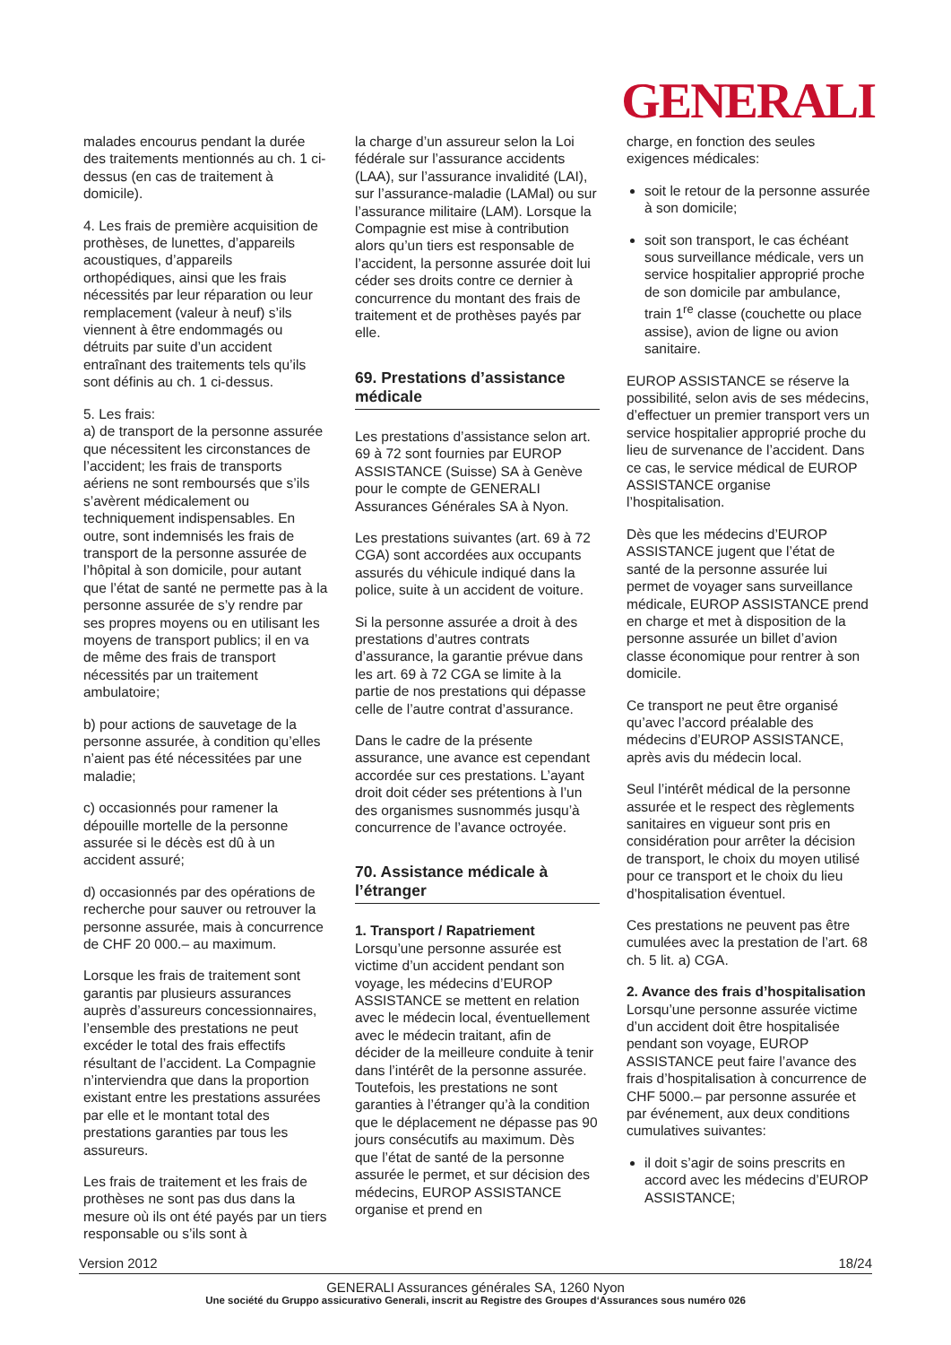GENERALI
malades encourus pendant la durée des traitements mentionnés au ch. 1 ci-dessus (en cas de traitement à domicile).
4. Les frais de première acquisition de prothèses, de lunettes, d’appareils acoustiques, d’appareils orthopédiques, ainsi que les frais nécessités par leur réparation ou leur remplacement (valeur à neuf) s’ils viennent à être endommagés ou détruits par suite d’un accident entraînant des traitements tels qu’ils sont définis au ch. 1 ci-dessus.
5. Les frais:
a) de transport de la personne assurée que nécessitent les circonstances de l’accident; les frais de transports aériens ne sont remboursés que s’ils s’avèrent médicalement ou techniquement indispensables. En outre, sont indemnisés les frais de transport de la personne assurée de l’hôpital à son domicile, pour autant que l’état de santé ne permette pas à la personne assurée de s’y rendre par ses propres moyens ou en utilisant les moyens de transport publics; il en va de même des frais de transport nécessités par un traitement ambulatoire;
b) pour actions de sauvetage de la personne assurée, à condition qu’elles n’aient pas été nécessitées par une maladie;
c) occasionnés pour ramener la dépouille mortelle de la personne assurée si le décès est dû à un accident assuré;
d) occasionnés par des opérations de recherche pour sauver ou retrouver la personne assurée, mais à concurrence de CHF 20 000.– au maximum.
Lorsque les frais de traitement sont garantis par plusieurs assurances auprès d’assureurs concessionnaires, l’ensemble des prestations ne peut excéder le total des frais effectifs résultant de l’accident. La Compagnie n’interviendra que dans la proportion existant entre les prestations assurées par elle et le montant total des prestations garanties par tous les assureurs.
Les frais de traitement et les frais de prothèses ne sont pas dus dans la mesure où ils ont été payés par un tiers responsable ou s’ils sont à
la charge d’un assureur selon la Loi fédérale sur l’assurance accidents (LAA), sur l’assurance invalidité (LAI), sur l’assurance-maladie (LAMal) ou sur l’assurance militaire (LAM). Lorsque la Compagnie est mise à contribution alors qu’un tiers est responsable de l’accident, la personne assurée doit lui céder ses droits contre ce dernier à concurrence du montant des frais de traitement et de prothèses payés par elle.
69. Prestations d’assistance médicale
Les prestations d’assistance selon art. 69 à 72 sont fournies par EUROP ASSISTANCE (Suisse) SA à Genève pour le compte de GENERALI Assurances Générales SA à Nyon.
Les prestations suivantes (art. 69 à 72 CGA) sont accordées aux occupants assurés du véhicule indiqué dans la police, suite à un accident de voiture.
Si la personne assurée a droit à des prestations d’autres contrats d’assurance, la garantie prévue dans les art. 69 à 72 CGA se limite à la partie de nos prestations qui dépasse celle de l’autre contrat d’assurance.
Dans le cadre de la présente assurance, une avance est cependant accordée sur ces prestations. L’ayant droit doit céder ses prétentions à l’un des organismes susnommés jusqu’à concurrence de l’avance octroyée.
70. Assistance médicale à l’étranger
1. Transport / Rapatriement
Lorsqu’une personne assurée est victime d’un accident pendant son voyage, les médecins d’EUROP ASSISTANCE se mettent en relation avec le médecin local, éventuellement avec le médecin traitant, afin de décider de la meilleure conduite à tenir dans l’intérêt de la personne assurée. Toutefois, les prestations ne sont garanties à l’étranger qu’à la condition que le déplacement ne dépasse pas 90 jours consécutifs au maximum. Dès que l’état de santé de la personne assurée le permet, et sur décision des médecins, EUROP ASSISTANCE organise et prend en
charge, en fonction des seules exigences médicales:
soit le retour de la personne assurée à son domicile;
soit son transport, le cas échéant sous surveillance médicale, vers un service hospitalier approprié proche de son domicile par ambulance, train 1<sup>re</sup> classe (couchette ou place assise), avion de ligne ou avion sanitaire.
EUROP ASSISTANCE se réserve la possibilité, selon avis de ses médecins, d’effectuer un premier transport vers un service hospitalier approprié proche du lieu de survenance de l’accident. Dans ce cas, le service médical de EUROP ASSISTANCE organise l’hospitalisation.
Dès que les médecins d’EUROP ASSISTANCE jugent que l’état de santé de la personne assurée lui permet de voyager sans surveillance médicale, EUROP ASSISTANCE prend en charge et met à disposition de la personne assurée un billet d’avion classe économique pour rentrer à son domicile.
Ce transport ne peut être organisé qu’avec l’accord préalable des médecins d’EUROP ASSISTANCE, après avis du médecin local.
Seul l’intérêt médical de la personne assurée et le respect des règlements sanitaires en vigueur sont pris en considération pour arrêter la décision de transport, le choix du moyen utilisé pour ce transport et le choix du lieu d’hospitalisation éventuel.
Ces prestations ne peuvent pas être cumulées avec la prestation de l’art. 68 ch. 5 lit. a) CGA.
2. Avance des frais d’hospitalisation
Lorsqu’une personne assurée victime d’un accident doit être hospitalisée pendant son voyage, EUROP ASSISTANCE peut faire l’avance des frais d’hospitalisation à concurrence de CHF 5000.– par personne assurée et par événement, aux deux conditions cumulatives suivantes:
il doit s’agir de soins prescrits en accord avec les médecins d’EUROP ASSISTANCE;
Version 2012 18/24
GENERALI Assurances générales SA, 1260 Nyon
Une société du Gruppo assicurativo Generali, inscrit au Registre des Groupes d‘Assurances sous numéro 026